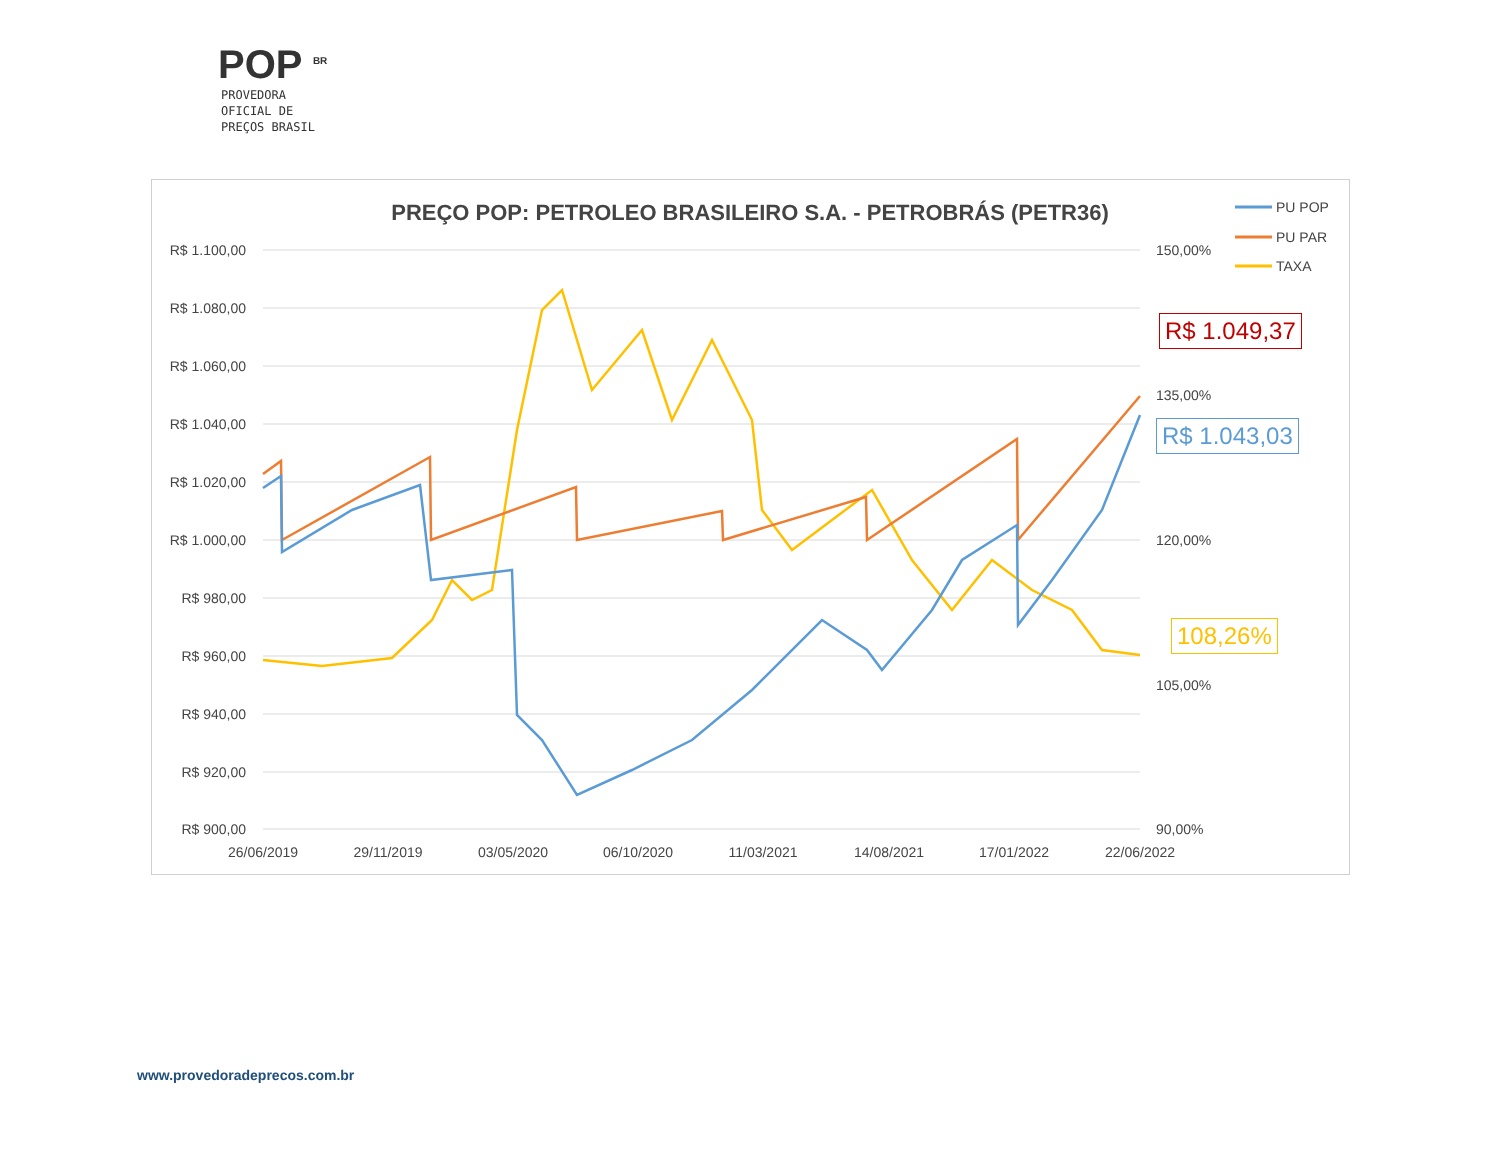POP <sup>BR</sup>
PROVEDORA
OFICIAL DE
PREÇOS BRASIL
PREÇO POP: PETROLEO BRASILEIRO S.A. - PETROBRÁS (PETR36)
R$ 1.100,00
R$ 1.080,00
R$ 1.060,00
R$ 1.040,00
R$ 1.020,00
R$ 1.000,00
R$ 980,00
R$ 960,00
R$ 940,00
R$ 920,00
R$ 900,00
150,00%
135,00%
120,00%
105,00%
90,00%
26/06/2019
29/11/2019
03/05/2020
06/10/2020
11/03/2021
14/08/2021
17/01/2022
22/06/2022
PU POP
PU PAR
TAXA
R$ 1.049,37
R$ 1.043,03
108,26%
www.provedoradeprecos.com.br